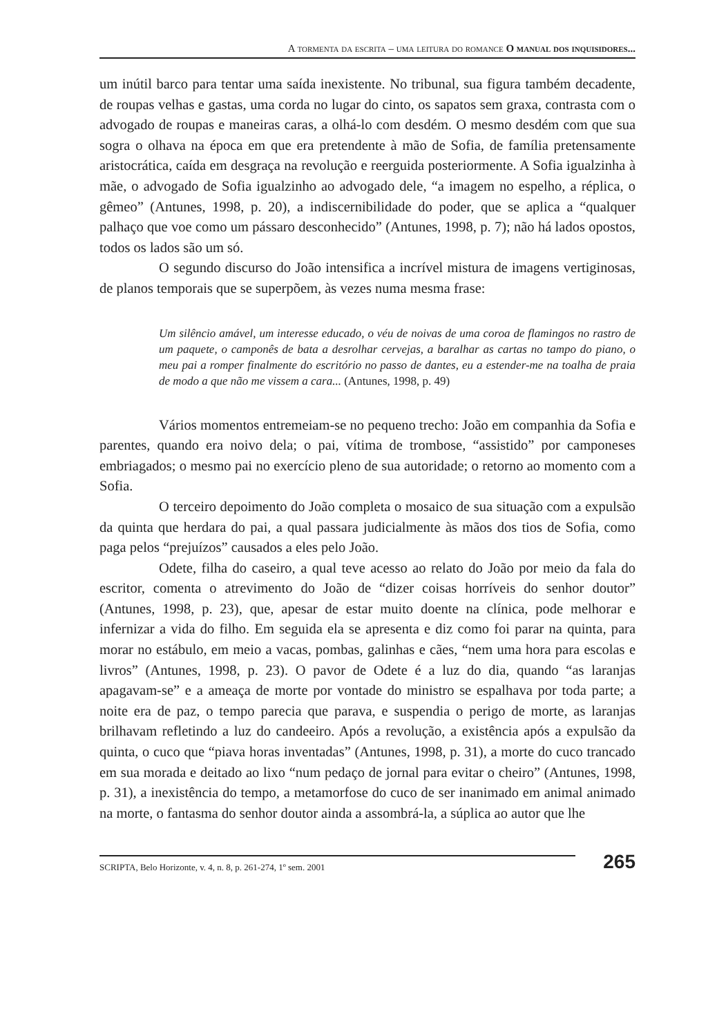A tormenta da escrita – uma leitura do romance O manual dos inquisidores...
um inútil barco para tentar uma saída inexistente. No tribunal, sua figura também decadente, de roupas velhas e gastas, uma corda no lugar do cinto, os sapatos sem graxa, contrasta com o advogado de roupas e maneiras caras, a olhá-lo com desdém. O mesmo desdém com que sua sogra o olhava na época em que era pretendente à mão de Sofia, de família pretensamente aristocrática, caída em desgraça na revolução e reerguida posteriormente. A Sofia igualzinha à mãe, o advogado de Sofia igualzinho ao advogado dele, “a imagem no espelho, a réplica, o gêmeo” (Antunes, 1998, p. 20), a indiscernibilidade do poder, que se aplica a “qualquer palhaço que voe como um pássaro desconhecido” (Antunes, 1998, p. 7); não há lados opostos, todos os lados são um só.
O segundo discurso do João intensifica a incrível mistura de imagens vertiginosas, de planos temporais que se superpõem, às vezes numa mesma frase:
Um silêncio amável, um interesse educado, o véu de noivas de uma coroa de flamingos no rastro de um paquete, o camponês de bata a desrolhar cervejas, a baralhar as cartas no tampo do piano, o meu pai a romper finalmente do escritório no passo de dantes, eu a estender-me na toalha de praia de modo a que não me vissem a cara... (Antunes, 1998, p. 49)
Vários momentos entremeiam-se no pequeno trecho: João em companhia da Sofia e parentes, quando era noivo dela; o pai, vítima de trombose, “assistido” por camponeses embriagados; o mesmo pai no exercício pleno de sua autoridade; o retorno ao momento com a Sofia.
O terceiro depoimento do João completa o mosaico de sua situação com a expulsão da quinta que herdara do pai, a qual passara judicialmente às mãos dos tios de Sofia, como paga pelos “prejuízos” causados a eles pelo João.
Odete, filha do caseiro, a qual teve acesso ao relato do João por meio da fala do escritor, comenta o atrevimento do João de “dizer coisas horríveis do senhor doutor” (Antunes, 1998, p. 23), que, apesar de estar muito doente na clínica, pode melhorar e infernizar a vida do filho. Em seguida ela se apresenta e diz como foi parar na quinta, para morar no estábulo, em meio a vacas, pombas, galinhas e cães, “nem uma hora para escolas e livros” (Antunes, 1998, p. 23). O pavor de Odete é a luz do dia, quando “as laranjas apagavam-se” e a ameaça de morte por vontade do ministro se espalhava por toda parte; a noite era de paz, o tempo parecia que parava, e suspendia o perigo de morte, as laranjas brilhavam refletindo a luz do candeeiro. Após a revolução, a existência após a expulsão da quinta, o cuco que “piava horas inventadas” (Antunes, 1998, p. 31), a morte do cuco trancado em sua morada e deitado ao lixo “num pedaço de jornal para evitar o cheiro” (Antunes, 1998, p. 31), a inexistência do tempo, a metamorfose do cuco de ser inanimado em animal animado na morte, o fantasma do senhor doutor ainda a assombrá-la, a súplica ao autor que lhe
SCRIPTA, Belo Horizonte, v. 4, n. 8, p. 261-274, 1º sem. 2001
265